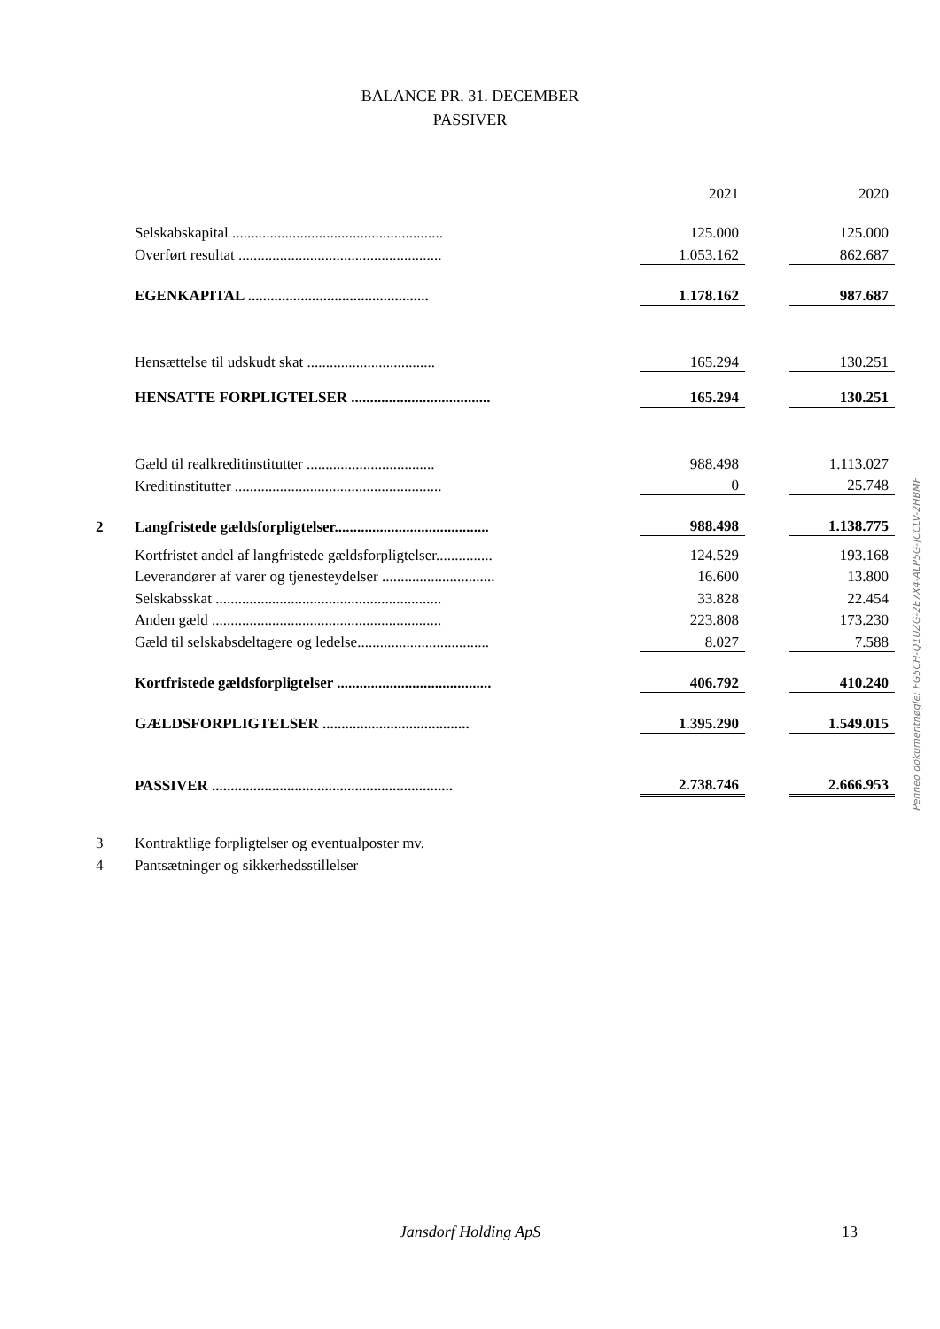BALANCE PR. 31. DECEMBER
PASSIVER
| | | | 2021 | | 2020 |
| | Selskabskapital ........................................................ | | 125.000 | | 125.000 |
| | Overført resultat ...................................................... | | 1.053.162 | | 862.687 |
| | EGENKAPITAL ................................................ | | 1.178.162 | | 987.687 |
| | Hensættelse til udskudt skat .................................. | | 165.294 | | 130.251 |
| | HENSATTE FORPLIGTELSER ..................................... | | 165.294 | | 130.251 |
| | Gæld til realkreditinstitutter .................................. | | 988.498 | | 1.113.027 |
| | Kreditinstitutter ....................................................... | | 0 | | 25.748 |
| 2 | Langfristede gældsforpligtelser......................................... | | 988.498 | | 1.138.775 |
| | Kortfristet andel af langfristede gældsforpligtelser............... | | 124.529 | | 193.168 |
| | Leverandører af varer og tjenesteydelser .............................. | | 16.600 | | 13.800 |
| | Selskabsskat ............................................................ | | 33.828 | | 22.454 |
| | Anden gæld ............................................................. | | 223.808 | | 173.230 |
| | Gæld til selskabsdeltagere og ledelse................................... | | 8.027 | | 7.588 |
| | Kortfristede gældsforpligtelser ......................................... | | 406.792 | | 410.240 |
| | GÆLDSFORPLIGTELSER ....................................... | | 1.395.290 | | 1.549.015 |
| | PASSIVER ................................................................ | | 2.738.746 | | 2.666.953 |
3 Kontraktlige forpligtelser og eventualposter mv.
4 Pantsætninger og sikkerhedsstillelser
Penneo dokumentnøgle: FG5CH-Q1UZG-2E7X4-ALP5G-JCCLV-2HBMF
Jansdorf Holding ApS 13